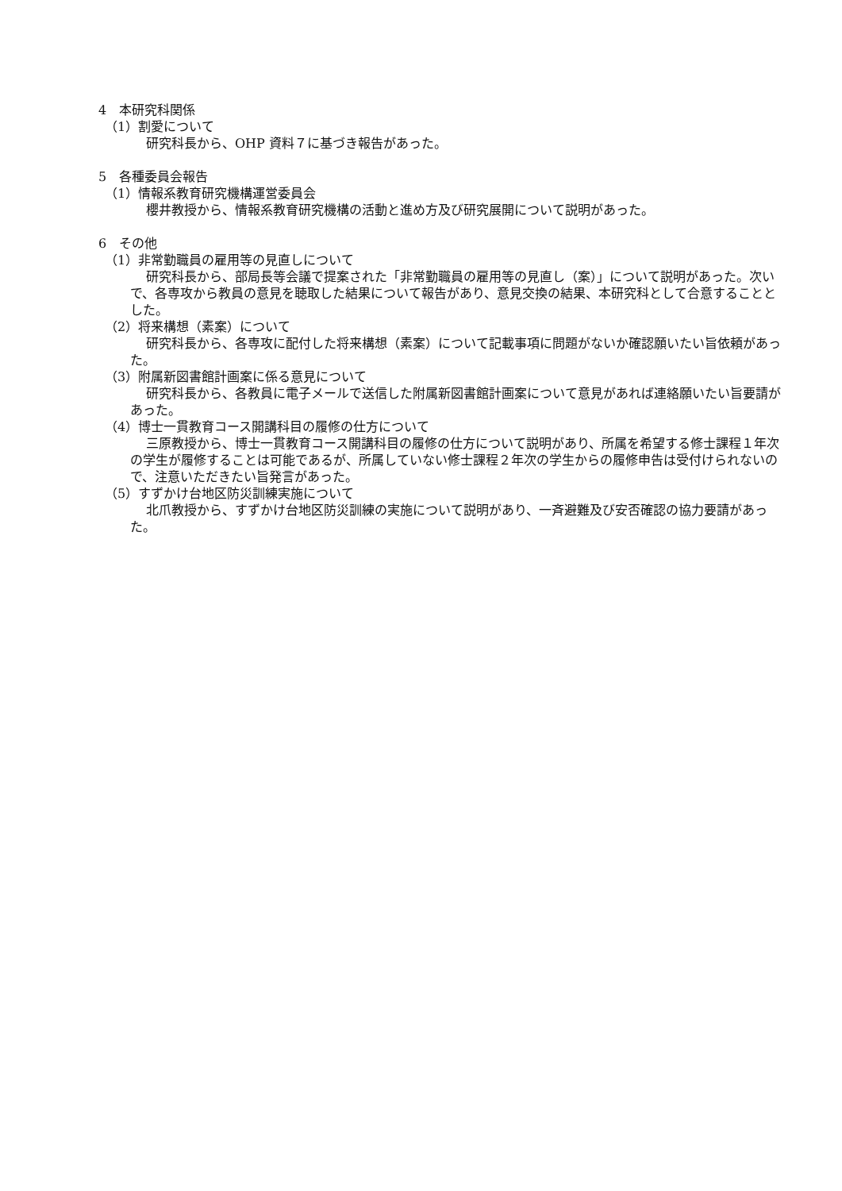4　本研究科関係
（1）割愛について
研究科長から、OHP 資料７に基づき報告があった。
5　各種委員会報告
（1）情報系教育研究機構運営委員会
櫻井教授から、情報系教育研究機構の活動と進め方及び研究展開について説明があった。
6　その他
（1）非常勤職員の雇用等の見直しについて
研究科長から、部局長等会議で提案された「非常勤職員の雇用等の見直し（案）」について説明があった。次いで、各専攻から教員の意見を聴取した結果について報告があり、意見交換の結果、本研究科として合意することとした。
（2）将来構想（素案）について
研究科長から、各専攻に配付した将来構想（素案）について記載事項に問題がないか確認願いたい旨依頼があった。
（3）附属新図書館計画案に係る意見について
研究科長から、各教員に電子メールで送信した附属新図書館計画案について意見があれば連絡願いたい旨要請があった。
（4）博士一貫教育コース開講科目の履修の仕方について
三原教授から、博士一貫教育コース開講科目の履修の仕方について説明があり、所属を希望する修士課程１年次の学生が履修することは可能であるが、所属していない修士課程２年次の学生からの履修申告は受付けられないので、注意いただきたい旨発言があった。
（5）すずかけ台地区防災訓練実施について
北爪教授から、すずかけ台地区防災訓練の実施について説明があり、一斉避難及び安否確認の協力要請があった。